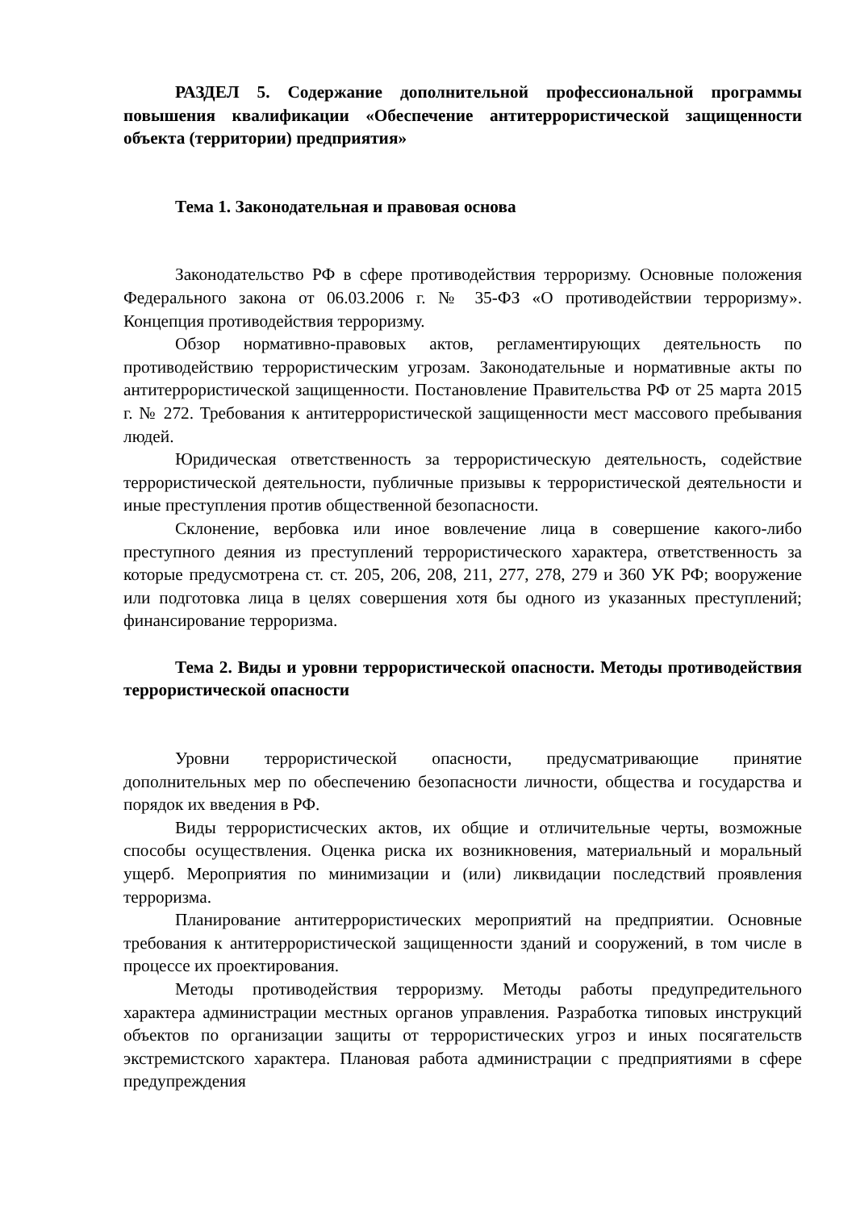РАЗДЕЛ 5. Содержание дополнительной профессиональной программы повышения квалификации «Обеспечение антитеррористической защищенности объекта (территории) предприятия»
Тема 1. Законодательная и правовая основа
Законодательство РФ в сфере противодействия терроризму. Основные положения Федерального закона от 06.03.2006 г. № 35-ФЗ «О противодействии терроризму». Концепция противодействия терроризму.
Обзор нормативно-правовых актов, регламентирующих деятельность по противодействию террористическим угрозам. Законодательные и нормативные акты по антитеррористической защищенности. Постановление Правительства РФ от 25 марта 2015 г. № 272. Требования к антитеррористической защищенности мест массового пребывания людей.
Юридическая ответственность за террористическую деятельность, содействие террористической деятельности, публичные призывы к террористической деятельности и иные преступления против общественной безопасности.
Склонение, вербовка или иное вовлечение лица в совершение какого-либо преступного деяния из преступлений террористического характера, ответственность за которые предусмотрена ст. ст. 205, 206, 208, 211, 277, 278, 279 и 360 УК РФ; вооружение или подготовка лица в целях совершения хотя бы одного из указанных преступлений; финансирование терроризма.
Тема 2. Виды и уровни террористической опасности. Методы противодействия террористической опасности
Уровни террористической опасности, предусматривающие принятие дополнительных мер по обеспечению безопасности личности, общества и государства и порядок их введения в РФ.
Виды террористисческих актов, их общие и отличительные черты, возможные способы осуществления. Оценка риска их возникновения, материальный и моральный ущерб. Мероприятия по минимизации и (или) ликвидации последствий проявления терроризма.
Планирование антитеррористических мероприятий на предприятии. Основные требования к антитеррористической защищенности зданий и сооружений, в том числе в процессе их проектирования.
Методы противодействия терроризму. Методы работы предупредительного характера администрации местных органов управления. Разработка типовых инструкций объектов по организации защиты от террористических угроз и иных посягательств экстремистского характера. Плановая работа администрации с предприятиями в сфере предупреждения